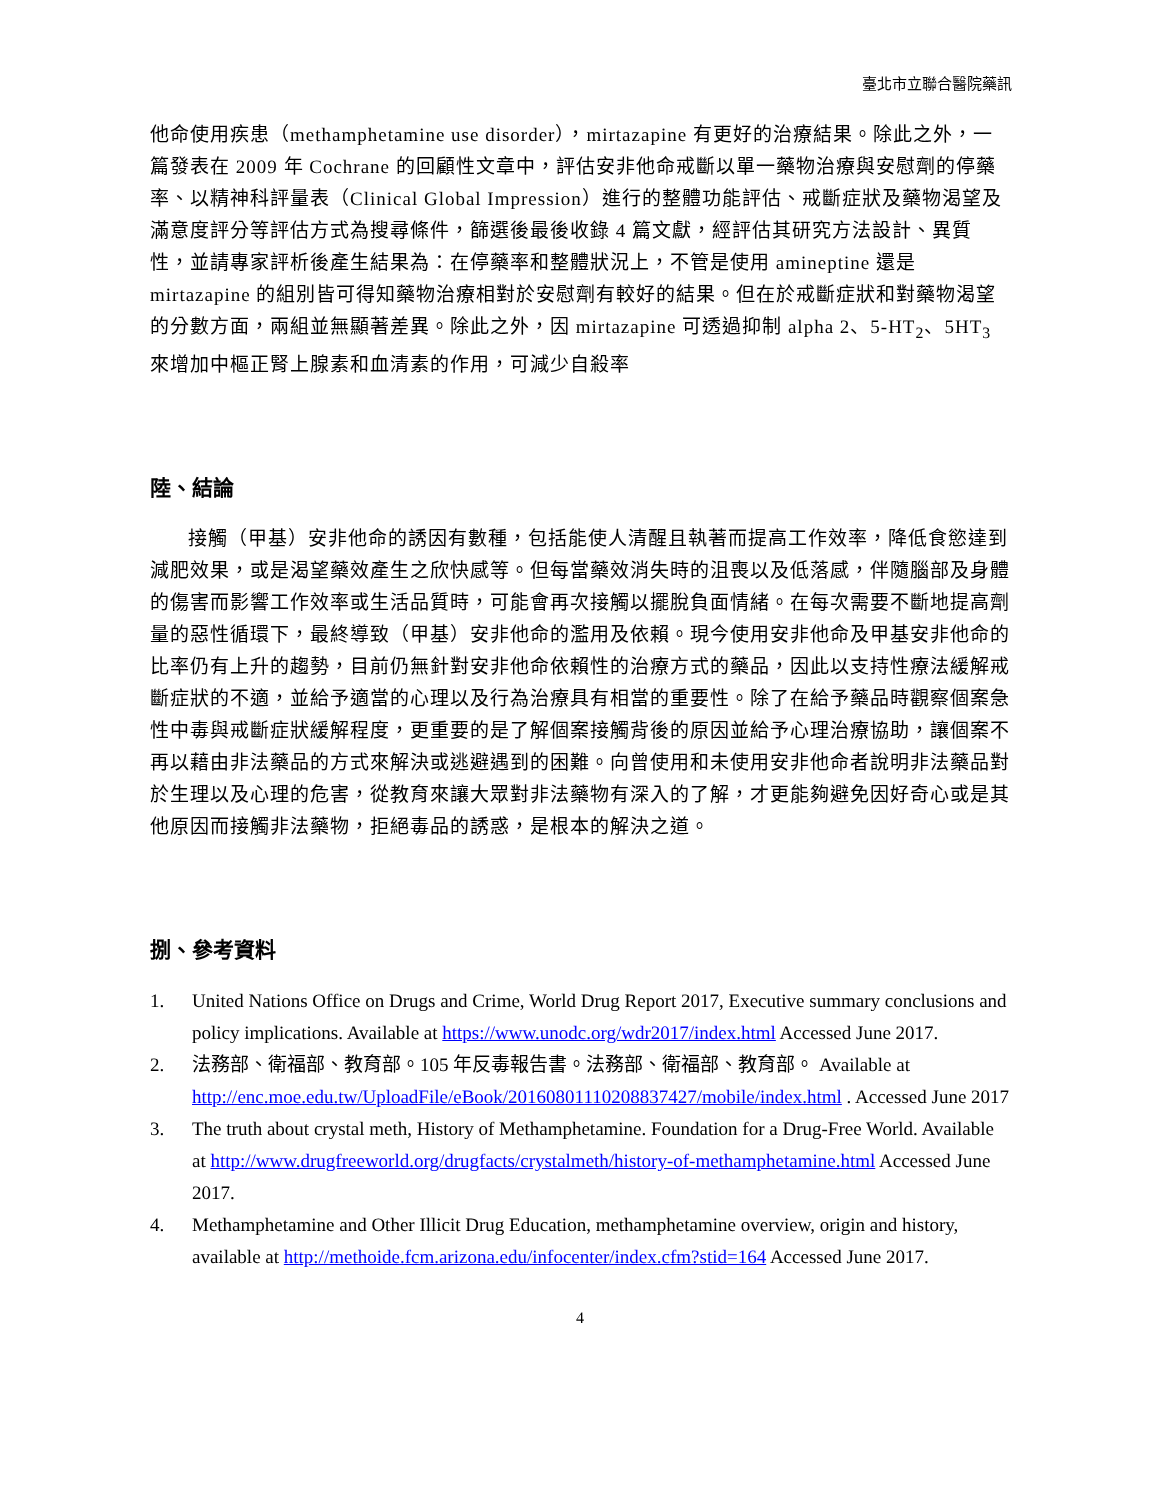臺北市立聯合醫院藥訊
他命使用疾患（methamphetamine use disorder），mirtazapine 有更好的治療結果。除此之外，一篇發表在 2009 年 Cochrane 的回顧性文章中，評估安非他命戒斷以單一藥物治療與安慰劑的停藥率、以精神科評量表（Clinical Global Impression）進行的整體功能評估、戒斷症狀及藥物渴望及滿意度評分等評估方式為搜尋條件，篩選後最後收錄 4 篇文獻，經評估其研究方法設計、異質性，並請專家評析後產生結果為：在停藥率和整體狀況上，不管是使用 amineptine 還是 mirtazapine 的組別皆可得知藥物治療相對於安慰劑有較好的結果。但在於戒斷症狀和對藥物渴望的分數方面，兩組並無顯著差異。除此之外，因 mirtazapine 可透過抑制 alpha 2、5-HT<sub>2</sub>、5HT<sub>3</sub> 來增加中樞正腎上腺素和血清素的作用，可減少自殺率
陸、結論
接觸（甲基）安非他命的誘因有數種，包括能使人清醒且執著而提高工作效率，降低食慾達到減肥效果，或是渴望藥效產生之欣快感等。但每當藥效消失時的沮喪以及低落感，伴隨腦部及身體的傷害而影響工作效率或生活品質時，可能會再次接觸以擺脫負面情緒。在每次需要不斷地提高劑量的惡性循環下，最終導致（甲基）安非他命的濫用及依賴。現今使用安非他命及甲基安非他命的比率仍有上升的趨勢，目前仍無針對安非他命依賴性的治療方式的藥品，因此以支持性療法緩解戒斷症狀的不適，並給予適當的心理以及行為治療具有相當的重要性。除了在給予藥品時觀察個案急性中毒與戒斷症狀緩解程度，更重要的是了解個案接觸背後的原因並給予心理治療協助，讓個案不再以藉由非法藥品的方式來解決或逃避遇到的困難。向曾使用和未使用安非他命者說明非法藥品對於生理以及心理的危害，從教育來讓大眾對非法藥物有深入的了解，才更能夠避免因好奇心或是其他原因而接觸非法藥物，拒絕毒品的誘惑，是根本的解決之道。
捌、參考資料
1. United Nations Office on Drugs and Crime, World Drug Report 2017, Executive summary conclusions and policy implications. Available at https://www.unodc.org/wdr2017/index.html Accessed June 2017.
2. 法務部、衛福部、教育部。105 年反毒報告書。法務部、衛福部、教育部。 Available at http://enc.moe.edu.tw/UploadFile/eBook/20160801110208837427/mobile/index.html . Accessed June 2017
3. The truth about crystal meth, History of Methamphetamine. Foundation for a Drug-Free World. Available at http://www.drugfreeworld.org/drugfacts/crystalmeth/history-of-methamphetamine.html Accessed June 2017.
4. Methamphetamine and Other Illicit Drug Education, methamphetamine overview, origin and history, available at http://methoide.fcm.arizona.edu/infocenter/index.cfm?stid=164 Accessed June 2017.
4